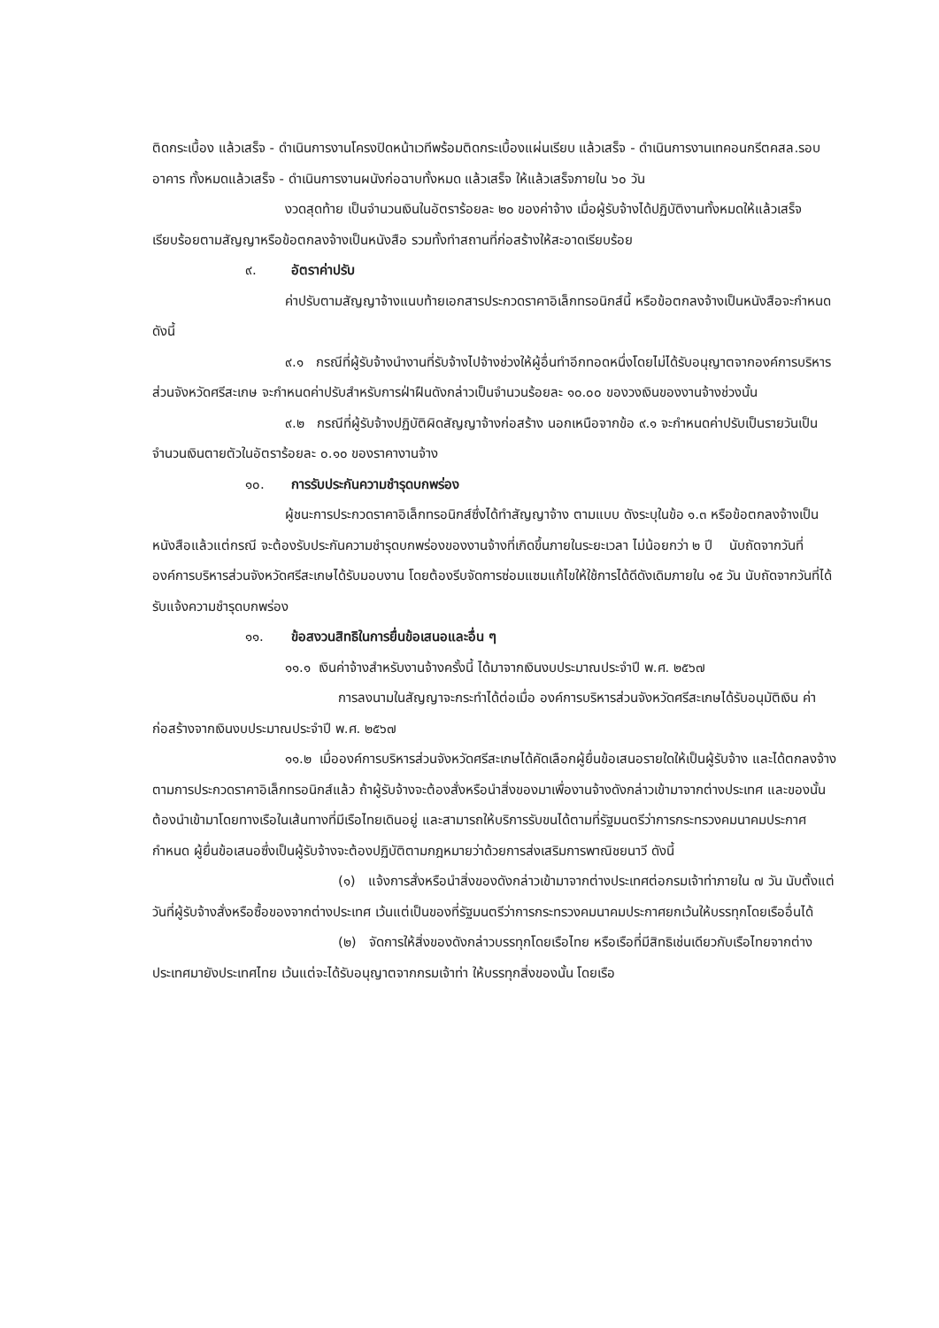ติดกระเบื้อง แล้วเสร็จ - ดำเนินการงานโครงปิดหน้าเวทีพร้อมติดกระเบื้องแผ่นเรียบ แล้วเสร็จ - ดำเนินการงานเทคอนกรีตคสล.รอบอาคาร ทั้งหมดแล้วเสร็จ - ดำเนินการงานผนังก่อฉาบทั้งหมด แล้วเสร็จ ให้แล้วเสร็จภายใน ๖๐ วัน
งวดสุดท้าย เป็นจำนวนเงินในอัตราร้อยละ ๒๐ ของค่าจ้าง เมื่อผู้รับจ้างได้ปฏิบัติงานทั้งหมดให้แล้วเสร็จเรียบร้อยตามสัญญาหรือข้อตกลงจ้างเป็นหนังสือ รวมทั้งทำสถานที่ก่อสร้างให้สะอาดเรียบร้อย
๙. อัตราค่าปรับ
ค่าปรับตามสัญญาจ้างแนบท้ายเอกสารประกวดราคาอิเล็กทรอนิกส์นี้ หรือข้อตกลงจ้างเป็นหนังสือจะกำหนด ดังนี้
๙.๑ กรณีที่ผู้รับจ้างนำงานที่รับจ้างไปจ้างช่วงให้ผู้อื่นทำอีกทอดหนึ่งโดยไม่ได้รับอนุญาตจากองค์การบริหารส่วนจังหวัดศรีสะเกษ จะกำหนดค่าปรับสำหรับการฝ่าฝืนดังกล่าวเป็นจำนวนร้อยละ ๑๐.๐๐ ของวงเงินของงานจ้างช่วงนั้น
๙.๒ กรณีที่ผู้รับจ้างปฏิบัติผิดสัญญาจ้างก่อสร้าง นอกเหนือจากข้อ ๙.๑ จะกำหนดค่าปรับเป็นรายวันเป็นจำนวนเงินตายตัวในอัตราร้อยละ ๐.๑๐ ของราคางานจ้าง
๑๐. การรับประกันความชำรุดบกพร่อง
ผู้ชนะการประกวดราคาอิเล็กทรอนิกส์ซึ่งได้ทำสัญญาจ้าง ตามแบบ ดังระบุในข้อ ๑.๓ หรือข้อตกลงจ้างเป็นหนังสือแล้วแต่กรณี จะต้องรับประกันความชำรุดบกพร่องของงานจ้างที่เกิดขึ้นภายในระยะเวลา ไม่น้อยกว่า ๒ ปี นับถัดจากวันที่องค์การบริหารส่วนจังหวัดศรีสะเกษได้รับมอบงาน โดยต้องรีบจัดการซ่อมแซมแก้ไขให้ใช้การได้ดีดังเดิมภายใน ๑๕ วัน นับถัดจากวันที่ได้รับแจ้งความชำรุดบกพร่อง
๑๑. ข้อสงวนสิทธิในการยื่นข้อเสนอและอื่น ๆ
๑๑.๑ เงินค่าจ้างสำหรับงานจ้างครั้งนี้ ได้มาจากเงินงบประมาณประจำปี พ.ศ. ๒๕๖๗
การลงนามในสัญญาจะกระทำได้ต่อเมื่อ องค์การบริหารส่วนจังหวัดศรีสะเกษได้รับอนุมัติเงิน ค่าก่อสร้างจากเงินงบประมาณประจำปี พ.ศ. ๒๕๖๗
๑๑.๒ เมื่อองค์การบริหารส่วนจังหวัดศรีสะเกษได้คัดเลือกผู้ยื่นข้อเสนอรายใดให้เป็นผู้รับจ้าง และได้ตกลงจ้าง ตามการประกวดราคาอิเล็กทรอนิกส์แล้ว ถ้าผู้รับจ้างจะต้องสั่งหรือนำสิ่งของมาเพื่องานจ้างดังกล่าวเข้ามาจากต่างประเทศ และของนั้นต้องนำเข้ามาโดยทางเรือในเส้นทางที่มีเรือไทยเดินอยู่ และสามารถให้บริการรับขนได้ตามที่รัฐมนตรีว่าการกระทรวงคมนาคมประกาศกำหนด ผู้ยื่นข้อเสนอซึ่งเป็นผู้รับจ้างจะต้องปฏิบัติตามกฎหมายว่าด้วยการส่งเสริมการพาณิชยนาวี ดังนี้
(๑) แจ้งการสั่งหรือนำสิ่งของดังกล่าวเข้ามาจากต่างประเทศต่อกรมเจ้าท่าภายใน ๗ วัน นับตั้งแต่วันที่ผู้รับจ้างสั่งหรือซื้อของจากต่างประเทศ เว้นแต่เป็นของที่รัฐมนตรีว่าการกระทรวงคมนาคมประกาศยกเว้นให้บรรทุกโดยเรืออื่นได้
(๒) จัดการให้สิ่งของดังกล่าวบรรทุกโดยเรือไทย หรือเรือที่มีสิทธิเช่นเดียวกับเรือไทยจากต่างประเทศมายังประเทศไทย เว้นแต่จะได้รับอนุญาตจากกรมเจ้าท่า ให้บรรทุกสิ่งของนั้น โดยเรือ